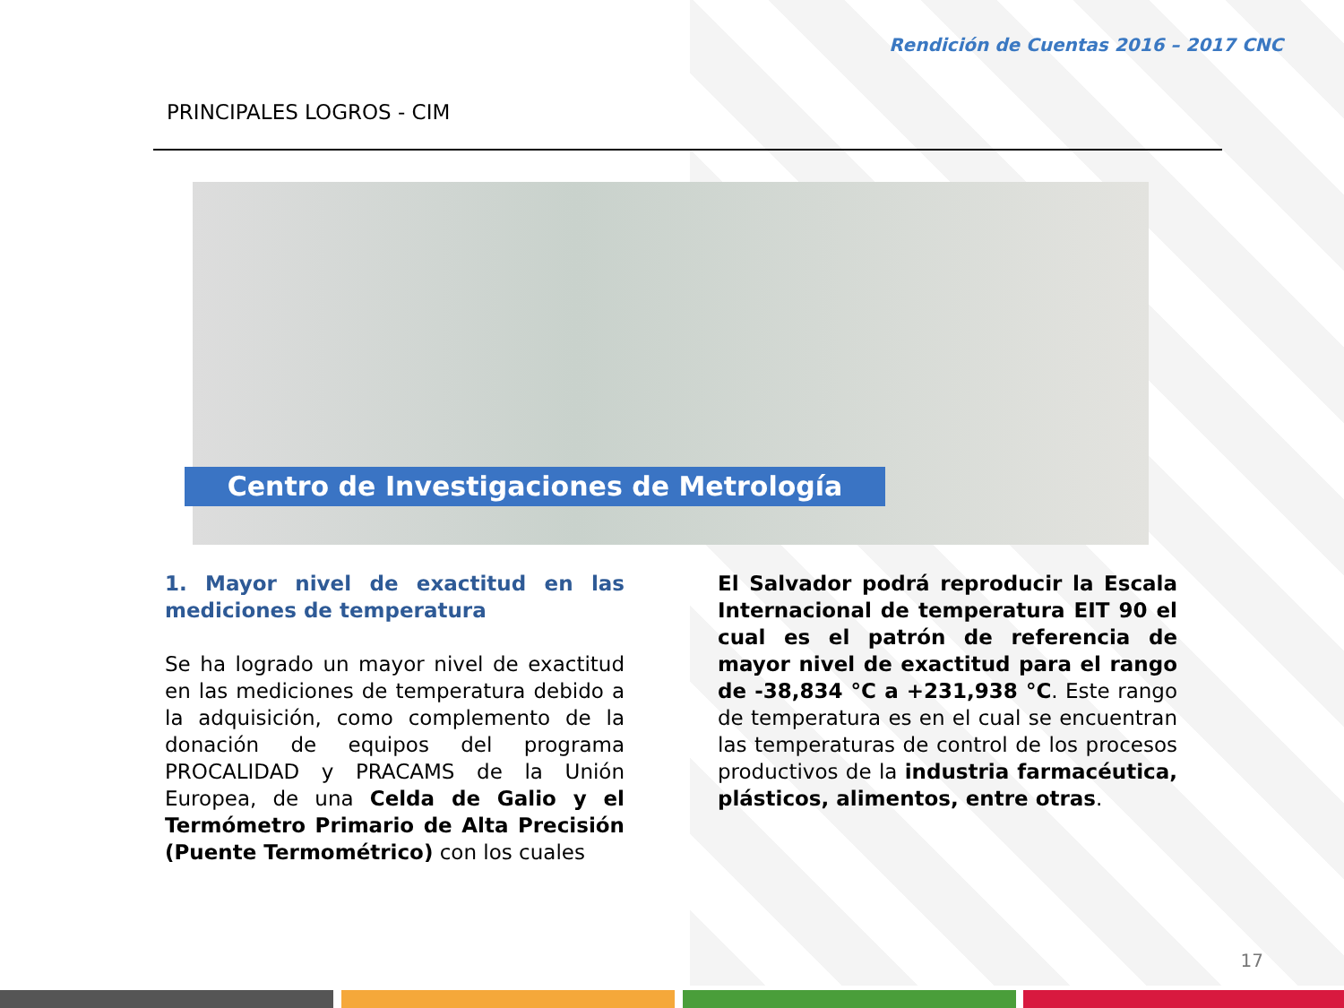Rendición de Cuentas 2016 – 2017 CNC
PRINCIPALES LOGROS - CIM
Centro de Investigaciones de Metrología
1. Mayor nivel de exactitud en las mediciones de temperatura
Se ha logrado un mayor nivel de exactitud en las mediciones de temperatura debido a la adquisición, como complemento de la donación de equipos del programa PROCALIDAD y PRACAMS de la Unión Europea, de una Celda de Galio y el Termómetro Primario de Alta Precisión (Puente Termométrico) con los cuales
El Salvador podrá reproducir la Escala Internacional de temperatura EIT 90 el cual es el patrón de referencia de mayor nivel de exactitud para el rango de -38,834 °C a +231,938 °C. Este rango de temperatura es en el cual se encuentran las temperaturas de control de los procesos productivos de la industria farmacéutica, plásticos, alimentos, entre otras.
17